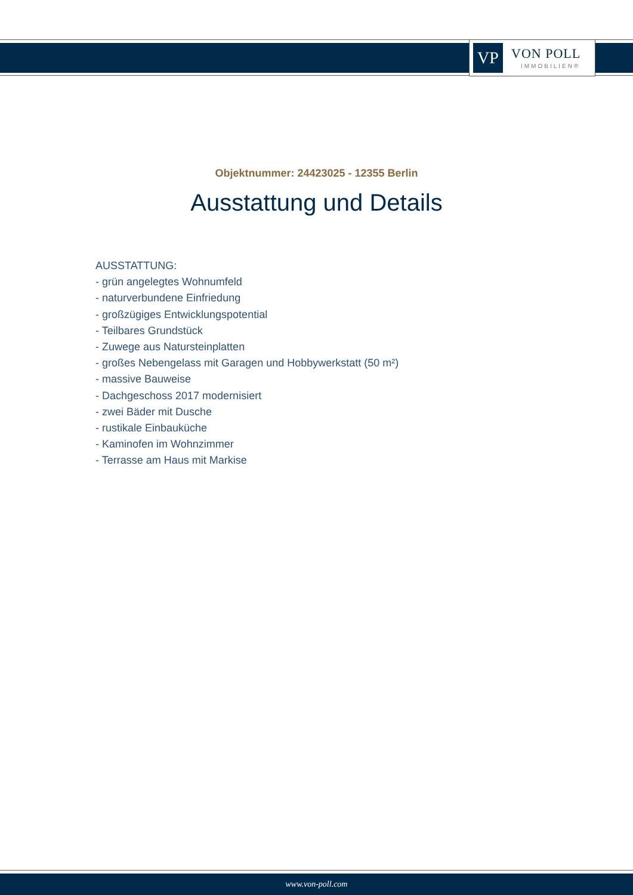VP VON POLL
IMMOBILIEN®
Objektnummer: 24423025 - 12355 Berlin
Ausstattung und Details
AUSSTATTUNG:
- grün angelegtes Wohnumfeld
- naturverbundene Einfriedung
- großzügiges Entwicklungspotential
- Teilbares Grundstück
- Zuwege aus Natursteinplatten
- großes Nebengelass mit Garagen und Hobbywerkstatt (50 m²)
- massive Bauweise
- Dachgeschoss 2017 modernisiert
- zwei Bäder mit Dusche
- rustikale Einbauküche
- Kaminofen im Wohnzimmer
- Terrasse am Haus mit Markise
www.von-poll.com